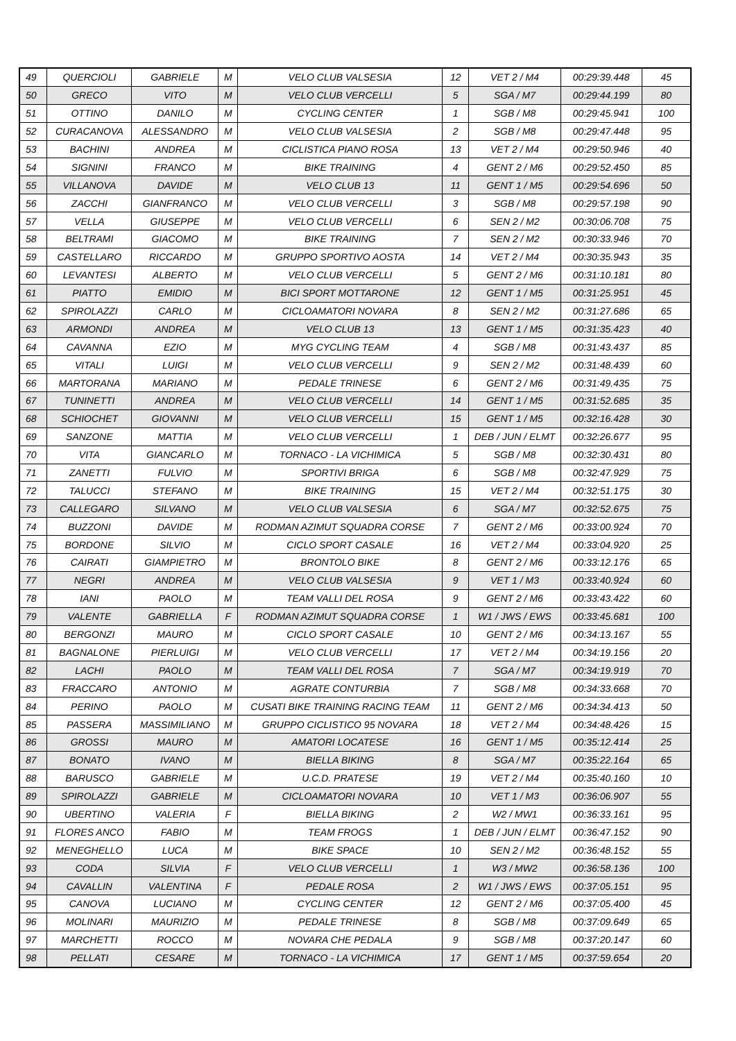| 49 | QUERCIOLI | GABRIELE | M | VELO CLUB VALSESIA | 12 | VET 2 / M4 | 00:29:39.448 | 45 |
| 50 | GRECO | VITO | M | VELO CLUB VERCELLI | 5 | SGA / M7 | 00:29:44.199 | 80 |
| 51 | OTTINO | DANILO | M | CYCLING CENTER | 1 | SGB / M8 | 00:29:45.941 | 100 |
| 52 | CURACANOVA | ALESSANDRO | M | VELO CLUB VALSESIA | 2 | SGB / M8 | 00:29:47.448 | 95 |
| 53 | BACHINI | ANDREA | M | CICLISTICA PIANO ROSA | 13 | VET 2 / M4 | 00:29:50.946 | 40 |
| 54 | SIGNINI | FRANCO | M | BIKE TRAINING | 4 | GENT 2 / M6 | 00:29:52.450 | 85 |
| 55 | VILLANOVA | DAVIDE | M | VELO CLUB 13 | 11 | GENT 1 / M5 | 00:29:54.696 | 50 |
| 56 | ZACCHI | GIANFRANCO | M | VELO CLUB VERCELLI | 3 | SGB / M8 | 00:29:57.198 | 90 |
| 57 | VELLA | GIUSEPPE | M | VELO CLUB VERCELLI | 6 | SEN 2 / M2 | 00:30:06.708 | 75 |
| 58 | BELTRAMI | GIACOMO | M | BIKE TRAINING | 7 | SEN 2 / M2 | 00:30:33.946 | 70 |
| 59 | CASTELLARO | RICCARDO | M | GRUPPO SPORTIVO AOSTA | 14 | VET 2 / M4 | 00:30:35.943 | 35 |
| 60 | LEVANTESI | ALBERTO | M | VELO CLUB VERCELLI | 5 | GENT 2 / M6 | 00:31:10.181 | 80 |
| 61 | PIATTO | EMIDIO | M | BICI SPORT MOTTARONE | 12 | GENT 1 / M5 | 00:31:25.951 | 45 |
| 62 | SPIROLAZZI | CARLO | M | CICLOAMATORI NOVARA | 8 | SEN 2 / M2 | 00:31:27.686 | 65 |
| 63 | ARMONDI | ANDREA | M | VELO CLUB 13 | 13 | GENT 1 / M5 | 00:31:35.423 | 40 |
| 64 | CAVANNA | EZIO | M | MYG CYCLING TEAM | 4 | SGB / M8 | 00:31:43.437 | 85 |
| 65 | VITALI | LUIGI | M | VELO CLUB VERCELLI | 9 | SEN 2 / M2 | 00:31:48.439 | 60 |
| 66 | MARTORANA | MARIANO | M | PEDALE TRINESE | 6 | GENT 2 / M6 | 00:31:49.435 | 75 |
| 67 | TUNINETTI | ANDREA | M | VELO CLUB VERCELLI | 14 | GENT 1 / M5 | 00:31:52.685 | 35 |
| 68 | SCHIOCHET | GIOVANNI | M | VELO CLUB VERCELLI | 15 | GENT 1 / M5 | 00:32:16.428 | 30 |
| 69 | SANZONE | MATTIA | M | VELO CLUB VERCELLI | 1 | DEB / JUN / ELMT | 00:32:26.677 | 95 |
| 70 | VITA | GIANCARLO | M | TORNACO - LA VICHIMICA | 5 | SGB / M8 | 00:32:30.431 | 80 |
| 71 | ZANETTI | FULVIO | M | SPORTIVI BRIGA | 6 | SGB / M8 | 00:32:47.929 | 75 |
| 72 | TALUCCI | STEFANO | M | BIKE TRAINING | 15 | VET 2 / M4 | 00:32:51.175 | 30 |
| 73 | CALLEGARO | SILVANO | M | VELO CLUB VALSESIA | 6 | SGA / M7 | 00:32:52.675 | 75 |
| 74 | BUZZONI | DAVIDE | M | RODMAN AZIMUT SQUADRA CORSE | 7 | GENT 2 / M6 | 00:33:00.924 | 70 |
| 75 | BORDONE | SILVIO | M | CICLO SPORT CASALE | 16 | VET 2 / M4 | 00:33:04.920 | 25 |
| 76 | CAIRATI | GIAMPIETRO | M | BRONTOLO BIKE | 8 | GENT 2 / M6 | 00:33:12.176 | 65 |
| 77 | NEGRI | ANDREA | M | VELO CLUB VALSESIA | 9 | VET 1 / M3 | 00:33:40.924 | 60 |
| 78 | IANI | PAOLO | M | TEAM VALLI DEL ROSA | 9 | GENT 2 / M6 | 00:33:43.422 | 60 |
| 79 | VALENTE | GABRIELLA | F | RODMAN AZIMUT SQUADRA CORSE | 1 | W1 / JWS / EWS | 00:33:45.681 | 100 |
| 80 | BERGONZI | MAURO | M | CICLO SPORT CASALE | 10 | GENT 2 / M6 | 00:34:13.167 | 55 |
| 81 | BAGNALONE | PIERLUIGI | M | VELO CLUB VERCELLI | 17 | VET 2 / M4 | 00:34:19.156 | 20 |
| 82 | LACHI | PAOLO | M | TEAM VALLI DEL ROSA | 7 | SGA / M7 | 00:34:19.919 | 70 |
| 83 | FRACCARO | ANTONIO | M | AGRATE CONTURBIA | 7 | SGB / M8 | 00:34:33.668 | 70 |
| 84 | PERINO | PAOLO | M | CUSATI BIKE TRAINING RACING TEAM | 11 | GENT 2 / M6 | 00:34:34.413 | 50 |
| 85 | PASSERA | MASSIMILIANO | M | GRUPPO CICLISTICO 95 NOVARA | 18 | VET 2 / M4 | 00:34:48.426 | 15 |
| 86 | GROSSI | MAURO | M | AMATORI LOCATESE | 16 | GENT 1 / M5 | 00:35:12.414 | 25 |
| 87 | BONATO | IVANO | M | BIELLA BIKING | 8 | SGA / M7 | 00:35:22.164 | 65 |
| 88 | BARUSCO | GABRIELE | M | U.C.D. PRATESE | 19 | VET 2 / M4 | 00:35:40.160 | 10 |
| 89 | SPIROLAZZI | GABRIELE | M | CICLOAMATORI NOVARA | 10 | VET 1 / M3 | 00:36:06.907 | 55 |
| 90 | UBERTINO | VALERIA | F | BIELLA BIKING | 2 | W2 / MW1 | 00:36:33.161 | 95 |
| 91 | FLORES ANCO | FABIO | M | TEAM FROGS | 1 | DEB / JUN / ELMT | 00:36:47.152 | 90 |
| 92 | MENEGHELLO | LUCA | M | BIKE SPACE | 10 | SEN 2 / M2 | 00:36:48.152 | 55 |
| 93 | CODA | SILVIA | F | VELO CLUB VERCELLI | 1 | W3 / MW2 | 00:36:58.136 | 100 |
| 94 | CAVALLIN | VALENTINA | F | PEDALE ROSA | 2 | W1 / JWS / EWS | 00:37:05.151 | 95 |
| 95 | CANOVA | LUCIANO | M | CYCLING CENTER | 12 | GENT 2 / M6 | 00:37:05.400 | 45 |
| 96 | MOLINARI | MAURIZIO | M | PEDALE TRINESE | 8 | SGB / M8 | 00:37:09.649 | 65 |
| 97 | MARCHETTI | ROCCO | M | NOVARA CHE PEDALA | 9 | SGB / M8 | 00:37:20.147 | 60 |
| 98 | PELLATI | CESARE | M | TORNACO - LA VICHIMICA | 17 | GENT 1 / M5 | 00:37:59.654 | 20 |